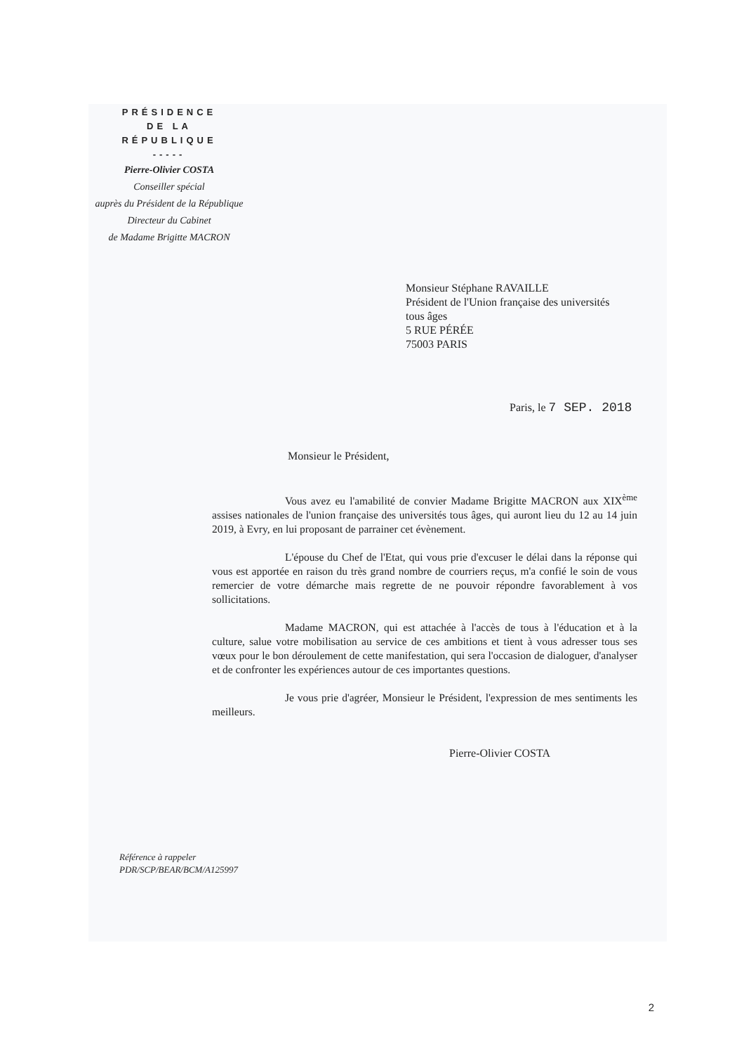PRÉSIDENCE
DE LA
RÉPUBLIQUE
-----
Pierre-Olivier COSTA
Conseiller spécial
auprès du Président de la République
Directeur du Cabinet
de Madame Brigitte MACRON
Monsieur Stéphane RAVAILLE
Président de l'Union française des universités
tous âges
5 RUE PÉRÉE
75003 PARIS
Paris, le 7 SEP. 2018
Monsieur le Président,
Vous avez eu l'amabilité de convier Madame Brigitte MACRON aux XIX<sup>ème</sup> assises nationales de l'union française des universités tous âges, qui auront lieu du 12 au 14 juin 2019, à Evry, en lui proposant de parrainer cet évènement.
L'épouse du Chef de l'Etat, qui vous prie d'excuser le délai dans la réponse qui vous est apportée en raison du très grand nombre de courriers reçus, m'a confié le soin de vous remercier de votre démarche mais regrette de ne pouvoir répondre favorablement à vos sollicitations.
Madame MACRON, qui est attachée à l'accès de tous à l'éducation et à la culture, salue votre mobilisation au service de ces ambitions et tient à vous adresser tous ses vœux pour le bon déroulement de cette manifestation, qui sera l'occasion de dialoguer, d'analyser et de confronter les expériences autour de ces importantes questions.
Je vous prie d'agréer, Monsieur le Président, l'expression de mes sentiments les meilleurs.
Pierre-Olivier COSTA
Référence à rappeler
PDR/SCP/BEAR/BCM/A125997
2